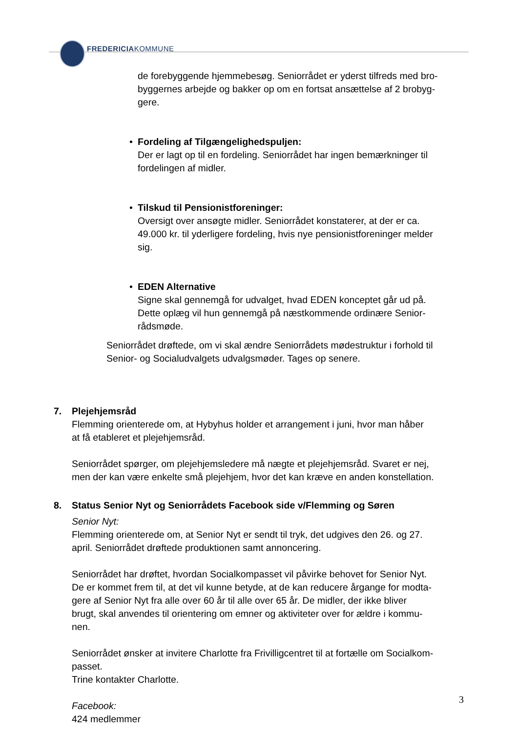FREDERICIAKOMMUNE
de forebyggende hjemmebesøg. Seniorrådet er yderst tilfreds med bro-
byggernes arbejde og bakker op om en fortsat ansættelse af 2 brobyg-
gere.
• Fordeling af Tilgængelighedspuljen:
Der er lagt op til en fordeling. Seniorrådet har ingen bemærkninger til
fordelingen af midler.
• Tilskud til Pensionistforeninger:
Oversigt over ansøgte midler. Seniorrådet konstaterer, at der er ca.
49.000 kr. til yderligere fordeling, hvis nye pensionistforeninger melder
sig.
• EDEN Alternative
Signe skal gennemgå for udvalget, hvad EDEN konceptet går ud på.
Dette oplæg vil hun gennemgå på næstkommende ordinære Senior-
rådsmøde.
Seniorrådet drøftede, om vi skal ændre Seniorrådets mødestruktur i forhold til
Senior- og Socialudvalgets udvalgsmøder. Tages op senere.
7. Plejehjemsråd
Flemming orienterede om, at Hybyhus holder et arrangement i juni, hvor man håber
at få etableret et plejehjemsråd.
Seniorrådet spørger, om plejehjemsledere må nægte et plejehjemsråd. Svaret er nej,
men der kan være enkelte små plejehjem, hvor det kan kræve en anden konstellation.
8. Status Senior Nyt og Seniorrådets Facebook side v/Flemming og Søren
Senior Nyt:
Flemming orienterede om, at Senior Nyt er sendt til tryk, det udgives den 26. og 27.
april. Seniorrådet drøftede produktionen samt annoncering.
Seniorrådet har drøftet, hvordan Socialkompasset vil påvirke behovet for Senior Nyt.
De er kommet frem til, at det vil kunne betyde, at de kan reducere årgange for modta-
gere af Senior Nyt fra alle over 60 år til alle over 65 år. De midler, der ikke bliver
brugt, skal anvendes til orientering om emner og aktiviteter over for ældre i kommu-
nen.
Seniorrådet ønsker at invitere Charlotte fra Frivilligcentret til at fortælle om Socialkom-
passet.
Trine kontakter Charlotte.
Facebook:
424 medlemmer
3